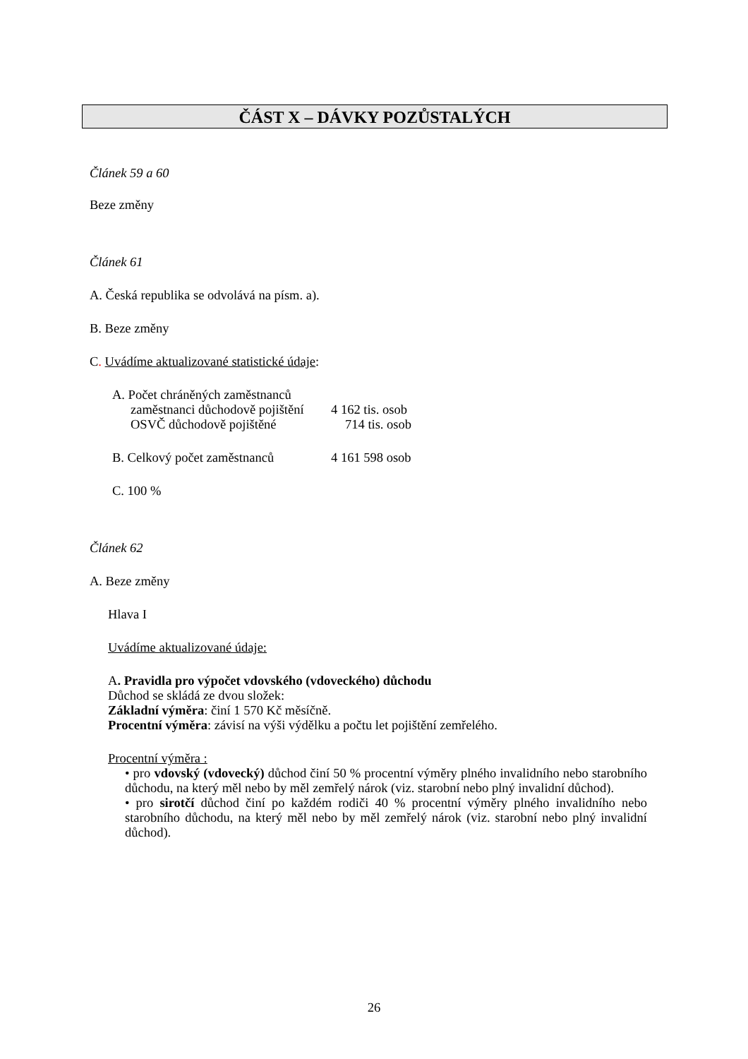ČÁST X – DÁVKY POZŮSTALÝCH
Článek 59 a 60
Beze změny
Článek 61
A. Česká republika se odvolává na písm. a).
B. Beze změny
C. Uvádíme aktualizované statistické údaje:
A. Počet chráněných zaměstnanců
zaměstnanci důchodově pojištění 4 162 tis. osob
OSVČ důchodově pojištěné 714 tis. osob
B. Celkový počet zaměstnanců 4 161 598 osob
C. 100 %
Článek 62
A. Beze změny
Hlava I
Uvádíme aktualizované údaje:
A. Pravidla pro výpočet vdovského (vdoveckého) důchodu
Důchod se skládá ze dvou složek:
Základní výměra: činí 1 570 Kč měsíčně.
Procentní výměra: závisí na výši výdělku a počtu let pojištění zemřelého.
Procentní výměra :
• pro vdovský (vdovecký) důchod činí 50 % procentní výměry plného invalidního nebo starobního důchodu, na který měl nebo by měl zemřelý nárok (viz. starobní nebo plný invalidní důchod).
• pro sirotčí důchod činí po každém rodiči 40 % procentní výměry plného invalidního nebo starobního důchodu, na který měl nebo by měl zemřelý nárok (viz. starobní nebo plný invalidní důchod).
26